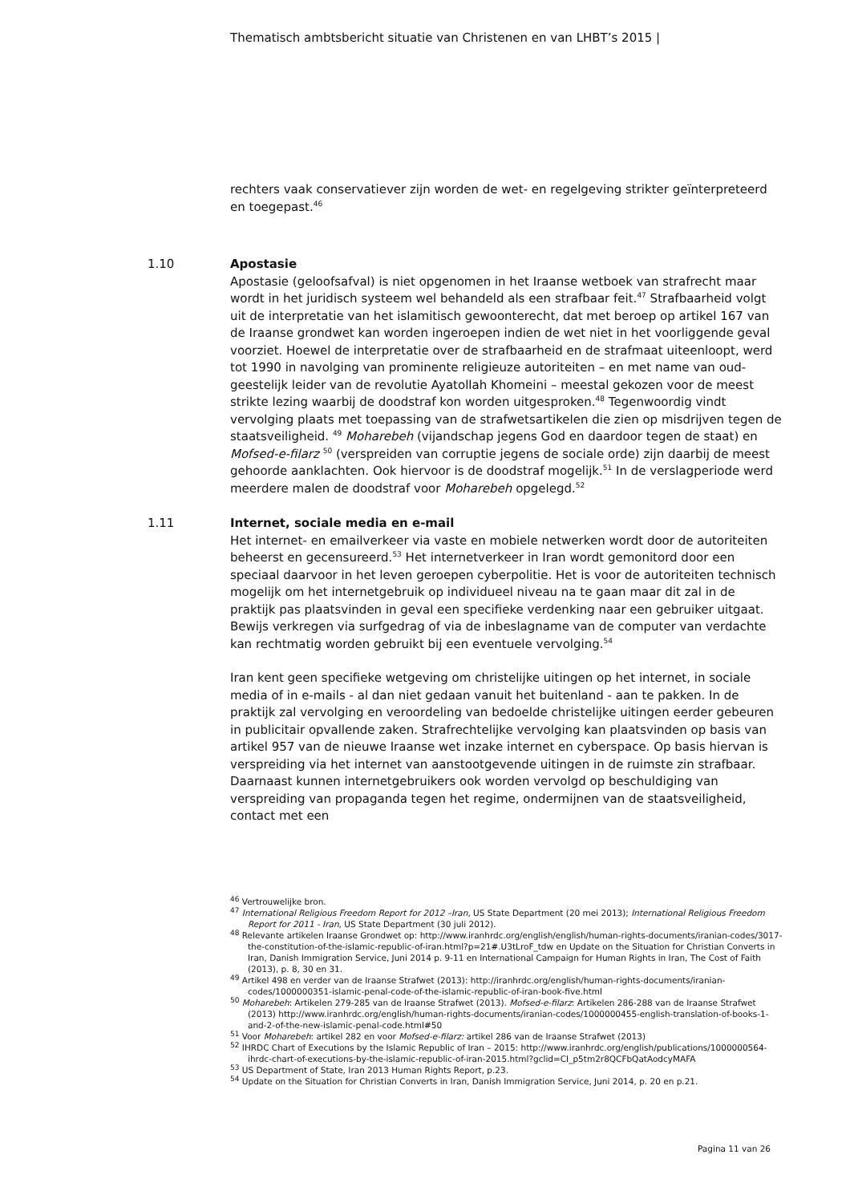Thematisch ambtsbericht situatie van Christenen en van LHBT’s 2015 |
rechters vaak conservatiever zijn worden de wet- en regelgeving strikter geïnterpreteerd en toegepast.<sup>46</sup>
1.10
Apostasie
Apostasie (geloofsafval) is niet opgenomen in het Iraanse wetboek van strafrecht maar wordt in het juridisch systeem wel behandeld als een strafbaar feit.<sup>47</sup> Strafbaarheid volgt uit de interpretatie van het islamitisch gewoonterecht, dat met beroep op artikel 167 van de Iraanse grondwet kan worden ingeroepen indien de wet niet in het voorliggende geval voorziet. Hoewel de interpretatie over de strafbaarheid en de strafmaat uiteenloopt, werd tot 1990 in navolging van prominente religieuze autoriteiten – en met name van oud-geestelijk leider van de revolutie Ayatollah Khomeini – meestal gekozen voor de meest strikte lezing waarbij de doodstraf kon worden uitgesproken.<sup>48</sup> Tegenwoordig vindt vervolging plaats met toepassing van de strafwetsartikelen die zien op misdrijven tegen de staatsveiligheid. <sup>49</sup> Moharebeh (vijandschap jegens God en daardoor tegen de staat) en Mofsed-e-filarz <sup>50</sup> (verspreiden van corruptie jegens de sociale orde) zijn daarbij de meest gehoorde aanklachten. Ook hiervoor is de doodstraf mogelijk.<sup>51</sup> In de verslagperiode werd meerdere malen de doodstraf voor Moharebeh opgelegd.<sup>52</sup>
1.11
Internet, sociale media en e-mail
Het internet- en emailverkeer via vaste en mobiele netwerken wordt door de autoriteiten beheerst en gecensureerd.<sup>53</sup> Het internetverkeer in Iran wordt gemonitord door een speciaal daarvoor in het leven geroepen cyberpolitie. Het is voor de autoriteiten technisch mogelijk om het internetgebruik op individueel niveau na te gaan maar dit zal in de praktijk pas plaatsvinden in geval een specifieke verdenking naar een gebruiker uitgaat. Bewijs verkregen via surfgedrag of via de inbeslagname van de computer van verdachte kan rechtmatig worden gebruikt bij een eventuele vervolging.<sup>54</sup>
Iran kent geen specifieke wetgeving om christelijke uitingen op het internet, in sociale media of in e-mails - al dan niet gedaan vanuit het buitenland - aan te pakken. In de praktijk zal vervolging en veroordeling van bedoelde christelijke uitingen eerder gebeuren in publicitair opvallende zaken. Strafrechtelijke vervolging kan plaatsvinden op basis van artikel 957 van de nieuwe Iraanse wet inzake internet en cyberspace. Op basis hiervan is verspreiding via het internet van aanstootgevende uitingen in de ruimste zin strafbaar. Daarnaast kunnen internetgebruikers ook worden vervolgd op beschuldiging van verspreiding van propaganda tegen het regime, ondermijnen van de staatsveiligheid, contact met een
<sup>46</sup> Vertrouwelijke bron.
<sup>47</sup> International Religious Freedom Report for 2012 –Iran, US State Department (20 mei 2013); International Religious Freedom Report for 2011 - Iran, US State Department (30 juli 2012).
<sup>48</sup> Relevante artikelen Iraanse Grondwet op: http://www.iranhrdc.org/english/english/human-rights-documents/iranian-codes/3017-the-constitution-of-the-islamic-republic-of-iran.html?p=21#.U3tLroF_tdw en Update on the Situation for Christian Converts in Iran, Danish Immigration Service, Juni 2014 p. 9-11 en International Campaign for Human Rights in Iran, The Cost of Faith (2013), p. 8, 30 en 31.
<sup>49</sup> Artikel 498 en verder van de Iraanse Strafwet (2013): http://iranhrdc.org/english/human-rights-documents/iranian-codes/1000000351-islamic-penal-code-of-the-islamic-republic-of-iran-book-five.html
<sup>50</sup> Moharebeh: Artikelen 279-285 van de Iraanse Strafwet (2013). Mofsed-e-filarz: Artikelen 286-288 van de Iraanse Strafwet (2013) http://www.iranhrdc.org/english/human-rights-documents/iranian-codes/1000000455-english-translation-of-books-1-and-2-of-the-new-islamic-penal-code.html#50
<sup>51</sup> Voor Moharebeh: artikel 282 en voor Mofsed-e-filarz: artikel 286 van de Iraanse Strafwet (2013)
<sup>52</sup> IHRDC Chart of Executions by the Islamic Republic of Iran – 2015: http://www.iranhrdc.org/english/publications/1000000564-ihrdc-chart-of-executions-by-the-islamic-republic-of-iran-2015.html?gclid=CI_p5tm2r8QCFbQatAodcyMAFA
<sup>53</sup> US Department of State, Iran 2013 Human Rights Report, p.23.
<sup>54</sup> Update on the Situation for Christian Converts in Iran, Danish Immigration Service, Juni 2014, p. 20 en p.21.
Pagina 11 van 26